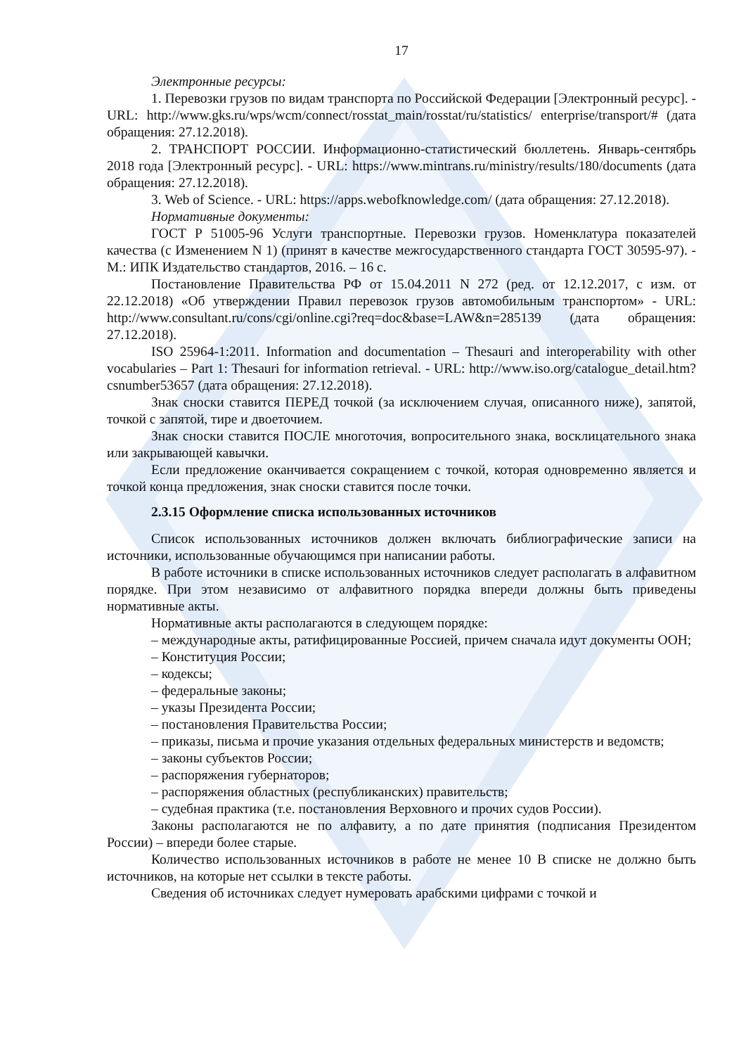17
Электронные ресурсы:
1. Перевозки грузов по видам транспорта по Российской Федерации [Электронный ресурс]. - URL: http://www.gks.ru/wps/wcm/connect/rosstat_main/rosstat/ru/statistics/ enterprise/transport/# (дата обращения: 27.12.2018).
2. ТРАНСПОРТ РОССИИ. Информационно-статистический бюллетень. Январь-сентябрь 2018 года [Электронный ресурс]. - URL: https://www.mintrans.ru/ministry/results/180/documents (дата обращения: 27.12.2018).
3. Web of Science. - URL: https://apps.webofknowledge.com/ (дата обращения: 27.12.2018).
Нормативные документы:
ГОСТ Р 51005-96 Услуги транспортные. Перевозки грузов. Номенклатура показателей качества (с Изменением N 1) (принят в качестве межгосударственного стандарта ГОСТ 30595-97). - М.: ИПК Издательство стандартов, 2016. – 16 с.
Постановление Правительства РФ от 15.04.2011 N 272 (ред. от 12.12.2017, с изм. от 22.12.2018) «Об утверждении Правил перевозок грузов автомобильным транспортом» - URL: http://www.consultant.ru/cons/cgi/online.cgi?req=doc&base=LAW&n=285139 (дата обращения: 27.12.2018).
ISO 25964-1:2011. Information and documentation – Thesauri and interoperability with other vocabularies – Part 1: Thesauri for information retrieval. - URL: http://www.iso.org/catalogue_detail.htm?csnumber53657 (дата обращения: 27.12.2018).
Знак сноски ставится ПЕРЕД точкой (за исключением случая, описанного ниже), запятой, точкой с запятой, тире и двоеточием.
Знак сноски ставится ПОСЛЕ многоточия, вопросительного знака, восклицательного знака или закрывающей кавычки.
Если предложение оканчивается сокращением с точкой, которая одновременно является и точкой конца предложения, знак сноски ставится после точки.
2.3.15 Оформление списка использованных источников
Список использованных источников должен включать библиографические записи на источники, использованные обучающимся при написании работы.
В работе источники в списке использованных источников следует располагать в алфавитном порядке. При этом независимо от алфавитного порядка впереди должны быть приведены нормативные акты.
Нормативные акты располагаются в следующем порядке:
– международные акты, ратифицированные Россией, причем сначала идут документы ООН;
– Конституция России;
– кодексы;
– федеральные законы;
– указы Президента России;
– постановления Правительства России;
– приказы, письма и прочие указания отдельных федеральных министерств и ведомств;
– законы субъектов России;
– распоряжения губернаторов;
– распоряжения областных (республиканских) правительств;
– судебная практика (т.е. постановления Верховного и прочих судов России).
Законы располагаются не по алфавиту, а по дате принятия (подписания Президентом России) – впереди более старые.
Количество использованных источников в работе не менее 10 В списке не должно быть источников, на которые нет ссылки в тексте работы.
Сведения об источниках следует нумеровать арабскими цифрами с точкой и